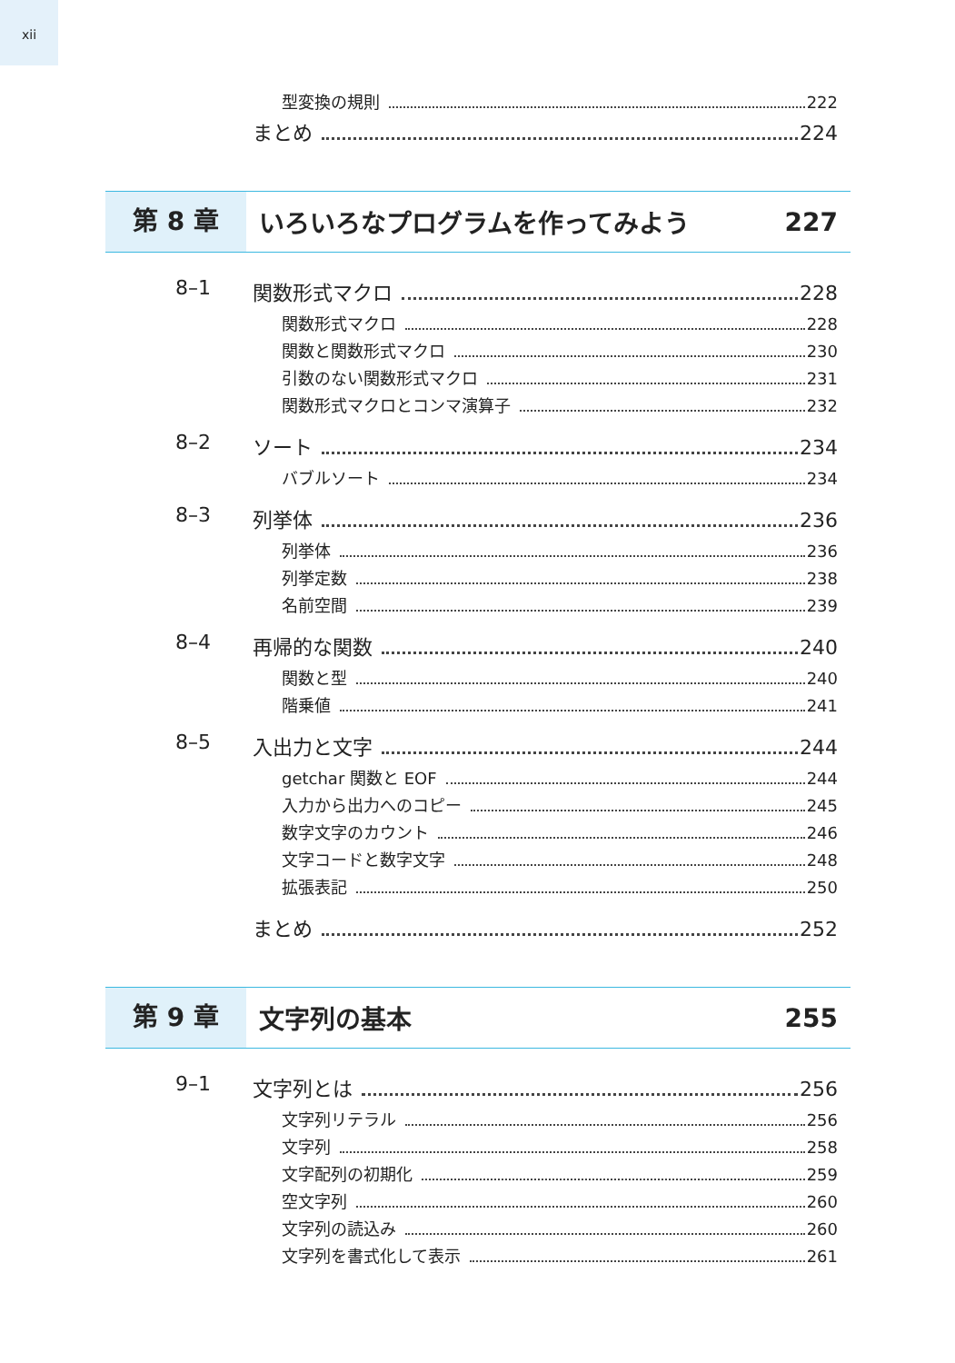xii
型変換の規則 222
まとめ 224
第 8 章
いろいろなプログラムを作ってみよう 227
8–1 関数形式マクロ 228
関数形式マクロ 228
関数と関数形式マクロ 230
引数のない関数形式マクロ 231
関数形式マクロとコンマ演算子 232
8–2 ソート 234
バブルソート 234
8–3 列挙体 236
列挙体 236
列挙定数 238
名前空間 239
8–4 再帰的な関数 240
関数と型 240
階乗値 241
8–5 入出力と文字 244
getchar 関数と EOF 244
入力から出力へのコピー 245
数字文字のカウント 246
文字コードと数字文字 248
拡張表記 250
まとめ 252
第 9 章
文字列の基本 255
9–1 文字列とは 256
文字列リテラル 256
文字列 258
文字配列の初期化 259
空文字列 260
文字列の読込み 260
文字列を書式化して表示 261